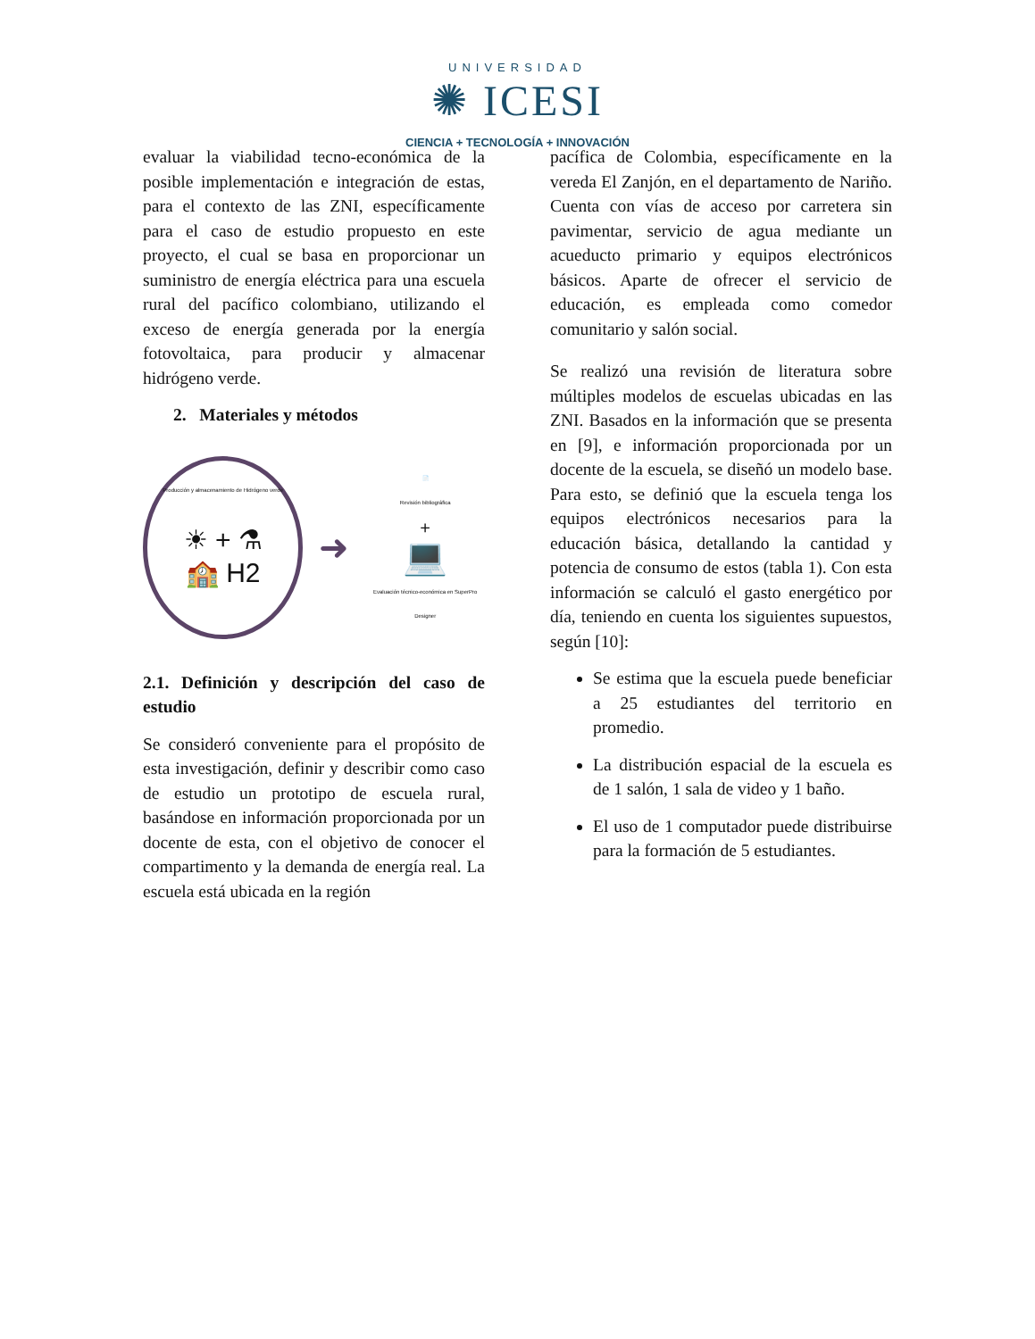UNIVERSIDAD
✺ ICESI
CIENCIA + TECNOLOGÍA + INNOVACIÓN
evaluar la viabilidad tecno-económica de la posible implementación e integración de estas, para el contexto de las ZNI, específicamente para el caso de estudio propuesto en este proyecto, el cual se basa en proporcionar un suministro de energía eléctrica para una escuela rural del pacífico colombiano, utilizando el exceso de energía generada por la energía fotovoltaica, para producir y almacenar hidrógeno verde.
2. Materiales y métodos
Producción y almacenamiento de Hidrógeno verde
☀ + ⚗
🏫 H2
➜
📄
Revisión bibliográfica
+
💻
Evaluación técnico-económica en SuperPro Designer
2.1. Definición y descripción del caso de estudio
Se consideró conveniente para el propósito de esta investigación, definir y describir como caso de estudio un prototipo de escuela rural, basándose en información proporcionada por un docente de esta, con el objetivo de conocer el compartimento y la demanda de energía real. La escuela está ubicada en la región
pacífica de Colombia, específicamente en la vereda El Zanjón, en el departamento de Nariño. Cuenta con vías de acceso por carretera sin pavimentar, servicio de agua mediante un acueducto primario y equipos electrónicos básicos. Aparte de ofrecer el servicio de educación, es empleada como comedor comunitario y salón social.
Se realizó una revisión de literatura sobre múltiples modelos de escuelas ubicadas en las ZNI. Basados en la información que se presenta en [9], e información proporcionada por un docente de la escuela, se diseñó un modelo base. Para esto, se definió que la escuela tenga los equipos electrónicos necesarios para la educación básica, detallando la cantidad y potencia de consumo de estos (tabla 1). Con esta información se calculó el gasto energético por día, teniendo en cuenta los siguientes supuestos, según [10]:
Se estima que la escuela puede beneficiar a 25 estudiantes del territorio en promedio.
La distribución espacial de la escuela es de 1 salón, 1 sala de video y 1 baño.
El uso de 1 computador puede distribuirse para la formación de 5 estudiantes.